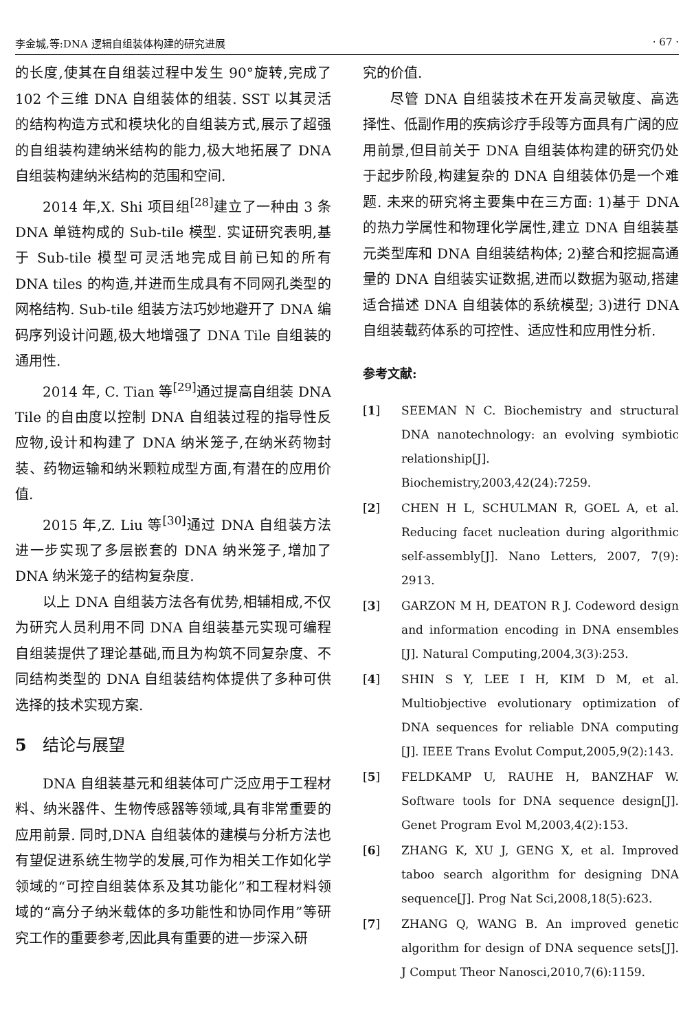李金城,等:DNA 逻辑自组装体构建的研究进展 · 67 ·
的长度,使其在自组装过程中发生 90°旋转,完成了 102 个三维 DNA 自组装体的组装. SST 以其灵活的结构构造方式和模块化的自组装方式,展示了超强的自组装构建纳米结构的能力,极大地拓展了 DNA 自组装构建纳米结构的范围和空间.
2014 年,X. Shi 项目组<sup>[28]</sup>建立了一种由 3 条 DNA 单链构成的 Sub-tile 模型. 实证研究表明,基于 Sub-tile 模型可灵活地完成目前已知的所有 DNA tiles 的构造,并进而生成具有不同网孔类型的网格结构. Sub-tile 组装方法巧妙地避开了 DNA 编码序列设计问题,极大地增强了 DNA Tile 自组装的通用性.
2014 年, C. Tian 等<sup>[29]</sup>通过提高自组装 DNA Tile 的自由度以控制 DNA 自组装过程的指导性反应物,设计和构建了 DNA 纳米笼子,在纳米药物封装、药物运输和纳米颗粒成型方面,有潜在的应用价值.
2015 年,Z. Liu 等<sup>[30]</sup>通过 DNA 自组装方法进一步实现了多层嵌套的 DNA 纳米笼子,增加了 DNA 纳米笼子的结构复杂度.
以上 DNA 自组装方法各有优势,相辅相成,不仅为研究人员利用不同 DNA 自组装基元实现可编程自组装提供了理论基础,而且为构筑不同复杂度、不同结构类型的 DNA 自组装结构体提供了多种可供选择的技术实现方案.
5 结论与展望
DNA 自组装基元和组装体可广泛应用于工程材料、纳米器件、生物传感器等领域,具有非常重要的应用前景. 同时,DNA 自组装体的建模与分析方法也有望促进系统生物学的发展,可作为相关工作如化学领域的“可控自组装体系及其功能化”和工程材料领域的“高分子纳米载体的多功能性和协同作用”等研究工作的重要参考,因此具有重要的进一步深入研
究的价值.
尽管 DNA 自组装技术在开发高灵敏度、高选择性、低副作用的疾病诊疗手段等方面具有广阔的应用前景,但目前关于 DNA 自组装体构建的研究仍处于起步阶段,构建复杂的 DNA 自组装体仍是一个难题. 未来的研究将主要集中在三方面: 1)基于 DNA 的热力学属性和物理化学属性,建立 DNA 自组装基元类型库和 DNA 自组装结构体; 2)整合和挖掘高通量的 DNA 自组装实证数据,进而以数据为驱动,搭建适合描述 DNA 自组装体的系统模型; 3)进行 DNA 自组装载药体系的可控性、适应性和应用性分析.
参考文献:
[1] SEEMAN N C. Biochemistry and structural DNA nanotechnology: an evolving symbiotic relationship[J]. Biochemistry,2003,42(24):7259.
[2] CHEN H L, SCHULMAN R, GOEL A, et al. Reducing facet nucleation during algorithmic self-assembly[J]. Nano Letters, 2007, 7(9): 2913.
[3] GARZON M H, DEATON R J. Codeword design and information encoding in DNA ensembles [J]. Natural Computing,2004,3(3):253.
[4] SHIN S Y, LEE I H, KIM D M, et al. Multiobjective evolutionary optimization of DNA sequences for reliable DNA computing [J]. IEEE Trans Evolut Comput,2005,9(2):143.
[5] FELDKAMP U, RAUHE H, BANZHAF W. Software tools for DNA sequence design[J]. Genet Program Evol M,2003,4(2):153.
[6] ZHANG K, XU J, GENG X, et al. Improved taboo search algorithm for designing DNA sequence[J]. Prog Nat Sci,2008,18(5):623.
[7] ZHANG Q, WANG B. An improved genetic algorithm for design of DNA sequence sets[J]. J Comput Theor Nanosci,2010,7(6):1159.